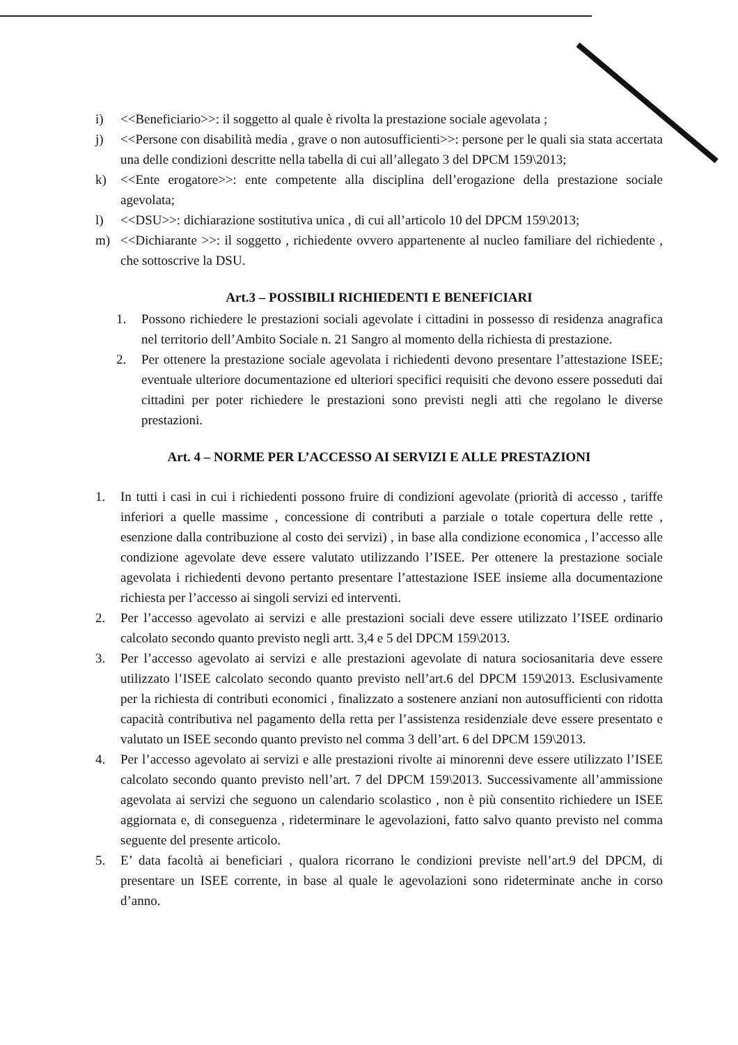i) <<Beneficiario>>: il soggetto al quale è rivolta la prestazione sociale agevolata ;
j) <<Persone con disabilità media , grave o non autosufficienti>>: persone per le quali sia stata accertata una delle condizioni descritte nella tabella di cui all’allegato 3 del DPCM 159\2013;
k) <<Ente erogatore>>: ente competente alla disciplina dell’erogazione della prestazione sociale agevolata;
l) <<DSU>>: dichiarazione sostitutiva unica , di cui all’articolo 10 del DPCM 159\2013;
m) <<Dichiarante >>: il soggetto , richiedente ovvero appartenente al nucleo familiare del richiedente , che sottoscrive la DSU.
Art.3 – POSSIBILI RICHIEDENTI E BENEFICIARI
1. Possono richiedere le prestazioni sociali agevolate i cittadini in possesso di residenza anagrafica nel territorio dell’Ambito Sociale n. 21 Sangro al momento della richiesta di prestazione.
2. Per ottenere la prestazione sociale agevolata i richiedenti devono presentare l’attestazione ISEE; eventuale ulteriore documentazione ed ulteriori specifici requisiti che devono essere posseduti dai cittadini per poter richiedere le prestazioni sono previsti negli atti che regolano le diverse prestazioni.
Art. 4 – NORME PER L’ACCESSO AI SERVIZI E ALLE PRESTAZIONI
1. In tutti i casi in cui i richiedenti possono fruire di condizioni agevolate (priorità di accesso , tariffe inferiori a quelle massime , concessione di contributi a parziale o totale copertura delle rette , esenzione dalla contribuzione al costo dei servizi) , in base alla condizione economica , l’accesso alle condizione agevolate deve essere valutato utilizzando l’ISEE. Per ottenere la prestazione sociale agevolata i richiedenti devono pertanto presentare l’attestazione ISEE insieme alla documentazione richiesta per l’accesso ai singoli servizi ed interventi.
2. Per l’accesso agevolato ai servizi e alle prestazioni sociali deve essere utilizzato l’ISEE ordinario calcolato secondo quanto previsto negli artt. 3,4 e 5 del DPCM 159\2013.
3. Per l’accesso agevolato ai servizi e alle prestazioni agevolate di natura sociosanitaria deve essere utilizzato l’ISEE calcolato secondo quanto previsto nell’art.6 del DPCM 159\2013. Esclusivamente per la richiesta di contributi economici , finalizzato a sostenere anziani non autosufficienti con ridotta capacità contributiva nel pagamento della retta per l’assistenza residenziale deve essere presentato e valutato un ISEE secondo quanto previsto nel comma 3 dell’art. 6 del DPCM 159\2013.
4. Per l’accesso agevolato ai servizi e alle prestazioni rivolte ai minorenni deve essere utilizzato l’ISEE calcolato secondo quanto previsto nell’art. 7 del DPCM 159\2013. Successivamente all’ammissione agevolata ai servizi che seguono un calendario scolastico , non è più consentito richiedere un ISEE aggiornata e, di conseguenza , rideterminare le agevolazioni, fatto salvo quanto previsto nel comma seguente del presente articolo.
5. E’ data facoltà ai beneficiari , qualora ricorrano le condizioni previste nell’art.9 del DPCM, di presentare un ISEE corrente, in base al quale le agevolazioni sono rideterminate anche in corso d’anno.